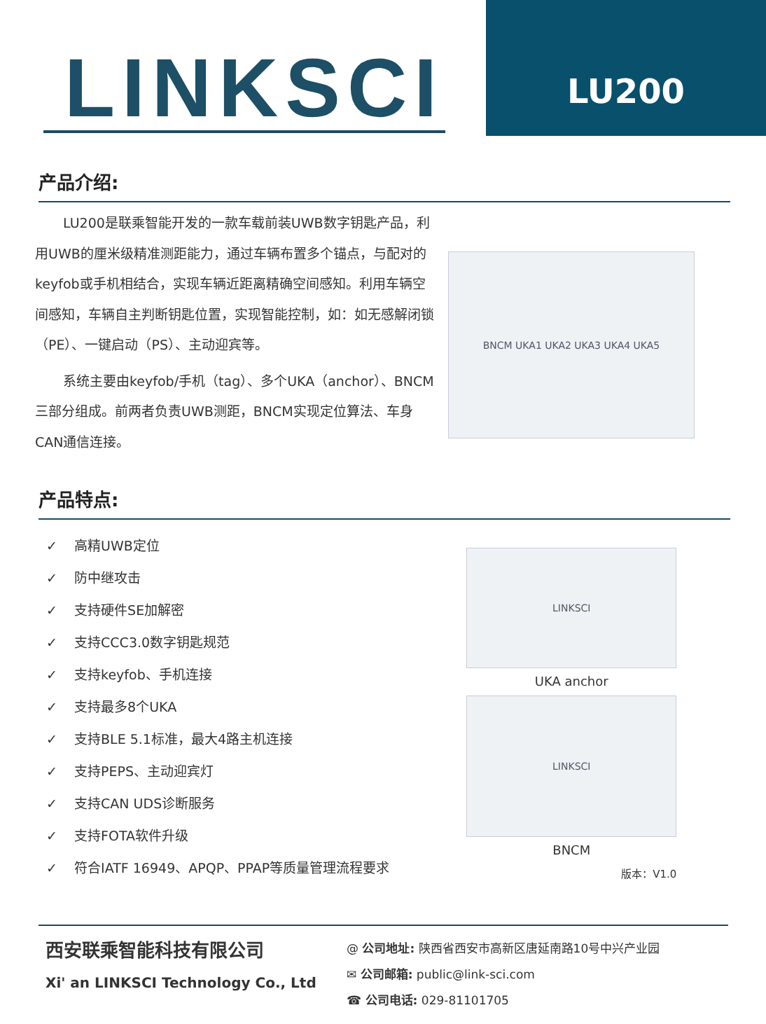LINKSCI
LU200
产品介绍:
LU200是联乘智能开发的一款车载前装UWB数字钥匙产品，利用UWB的厘米级精准测距能力，通过车辆布置多个锚点，与配对的keyfob或手机相结合，实现车辆近距离精确空间感知。利用车辆空间感知，车辆自主判断钥匙位置，实现智能控制，如：如无感解闭锁（PE）、一键启动（PS）、主动迎宾等。
系统主要由keyfob/手机（tag）、多个UKA（anchor）、BNCM三部分组成。前两者负责UWB测距，BNCM实现定位算法、车身CAN通信连接。
BNCM UKA1 UKA2 UKA3 UKA4 UKA5
产品特点:
✓ 高精UWB定位
✓ 防中继攻击
✓ 支持硬件SE加解密
✓ 支持CCC3.0数字钥匙规范
✓ 支持keyfob、手机连接
✓ 支持最多8个UKA
✓ 支持BLE 5.1标准，最大4路主机连接
✓ 支持PEPS、主动迎宾灯
✓ 支持CAN UDS诊断服务
✓ 支持FOTA软件升级
✓ 符合IATF 16949、APQP、PPAP等质量管理流程要求
LINKSCI
UKA anchor
LINKSCI
BNCM
版本：V1.0
西安联乘智能科技有限公司
Xi' an LINKSCI Technology Co., Ltd
@ 公司地址: 陕西省西安市高新区唐延南路10号中兴产业园
✉ 公司邮箱: public@link-sci.com
☎ 公司电话: 029-81101705